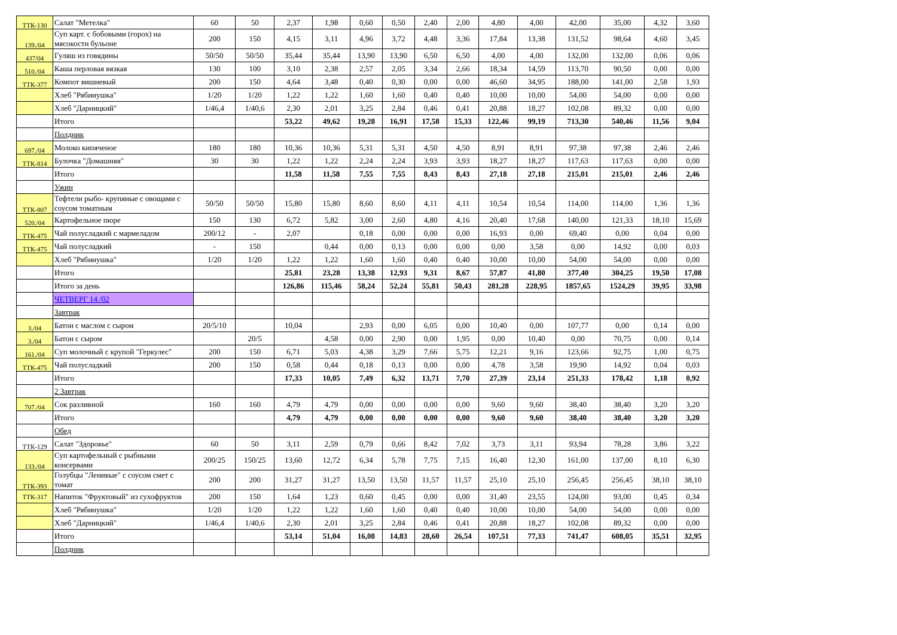| ТТК-130 | Салат "Метелка" | 60 | 50 | 2,37 | 1,98 | 0,60 | 0,50 | 2,40 | 2,00 | 4,80 | 4,00 | 42,00 | 35,00 | 4,32 | 3,60 |
| 139./04 | Суп карт. с бобовыми (горох) на мясокостн бульоне | 200 | 150 | 4,15 | 3,11 | 4,96 | 3,72 | 4,48 | 3,36 | 17,84 | 13,38 | 131,52 | 98,64 | 4,60 | 3,45 |
| 437/04 | Гуляш из говядины | 50/50 | 50/50 | 35,44 | 35,44 | 13,90 | 13,90 | 6,50 | 6,50 | 4,00 | 4,00 | 132,00 | 132,00 | 0,06 | 0,06 |
| 510./04 | Каша перловая вязкая | 130 | 100 | 3,10 | 2,38 | 2,57 | 2,05 | 3,34 | 2,66 | 18,34 | 14,59 | 113,70 | 90,50 | 0,00 | 0,00 |
| ТТК-377 | Компот вишневый | 200 | 150 | 4,64 | 3,48 | 0,40 | 0,30 | 0,00 | 0,00 | 46,60 | 34,95 | 188,00 | 141,00 | 2,58 | 1,93 |
| | Хлеб "Рябинушка" | 1/20 | 1/20 | 1,22 | 1,22 | 1,60 | 1,60 | 0,40 | 0,40 | 10,00 | 10,00 | 54,00 | 54,00 | 0,00 | 0,00 |
| | Хлеб "Дарницкий" | 1/46,4 | 1/40,6 | 2,30 | 2,01 | 3,25 | 2,84 | 0,46 | 0,41 | 20,88 | 18,27 | 102,08 | 89,32 | 0,00 | 0,00 |
| | Итого | | | 53,22 | 49,62 | 19,28 | 16,91 | 17,58 | 15,33 | 122,46 | 99,19 | 713,30 | 540,46 | 11,56 | 9,04 |
| | Полдник | | | | | | | | | | | | | | |
| 697./04 | Молоко кипяченое | 180 | 180 | 10,36 | 10,36 | 5,31 | 5,31 | 4,50 | 4,50 | 8,91 | 8,91 | 97,38 | 97,38 | 2,46 | 2,46 |
| ТТК-814 | Булочка "Домашняя" | 30 | 30 | 1,22 | 1,22 | 2,24 | 2,24 | 3,93 | 3,93 | 18,27 | 18,27 | 117,63 | 117,63 | 0,00 | 0,00 |
| | Итого | | | 11,58 | 11,58 | 7,55 | 7,55 | 8,43 | 8,43 | 27,18 | 27,18 | 215,01 | 215,01 | 2,46 | 2,46 |
| | Ужин | | | | | | | | | | | | | | |
| ТТК-807 | Тефтели рыбо- крупяные с овощами с соусом томатным | 50/50 | 50/50 | 15,80 | 15,80 | 8,60 | 8,60 | 4,11 | 4,11 | 10,54 | 10,54 | 114,00 | 114,00 | 1,36 | 1,36 |
| 520./04 | Картофельное пюре | 150 | 130 | 6,72 | 5,82 | 3,00 | 2,60 | 4,80 | 4,16 | 20,40 | 17,68 | 140,00 | 121,33 | 18,10 | 15,69 |
| ТТК-475 | Чай полусладкий с мармеладом | 200/12 | - | 2,07 | | 0,18 | 0,00 | 0,00 | 0,00 | 16,93 | 0,00 | 69,40 | 0,00 | 0,04 | 0,00 |
| ТТК-475 | Чай полусладкий | - | 150 | | 0,44 | 0,00 | 0,13 | 0,00 | 0,00 | 0,00 | 3,58 | 0,00 | 14,92 | 0,00 | 0,03 |
| | Хлеб "Рябинушка" | 1/20 | 1/20 | 1,22 | 1,22 | 1,60 | 1,60 | 0,40 | 0,40 | 10,00 | 10,00 | 54,00 | 54,00 | 0,00 | 0,00 |
| | Итого | | | 25,81 | 23,28 | 13,38 | 12,93 | 9,31 | 8,67 | 57,87 | 41,80 | 377,40 | 304,25 | 19,50 | 17,08 |
| | Итого за день | | | 126,86 | 115,46 | 58,24 | 52,24 | 55,81 | 50,43 | 281,28 | 228,95 | 1857,65 | 1524,29 | 39,95 | 33,98 |
| | ЧЕТВЕРГ 14 /02 | | | | | | | | | | | | | | |
| | Завтрак | | | | | | | | | | | | | | |
| 3./04 | Батон с маслом с сыром | 20/5/10 | | 10,04 | | 2,93 | 0,00 | 6,05 | 0,00 | 10,40 | 0,00 | 107,77 | 0,00 | 0,14 | 0,00 |
| 3./04 | Батон с сыром | | 20/5 | | 4,58 | 0,00 | 2,90 | 0,00 | 1,95 | 0,00 | 10,40 | 0,00 | 70,75 | 0,00 | 0,14 |
| 161./04 | Суп молочный с крупой "Геркулес" | 200 | 150 | 6,71 | 5,03 | 4,38 | 3,29 | 7,66 | 5,75 | 12,21 | 9,16 | 123,66 | 92,75 | 1,00 | 0,75 |
| ТТК-475 | Чай полусладкий | 200 | 150 | 0,58 | 0,44 | 0,18 | 0,13 | 0,00 | 0,00 | 4,78 | 3,58 | 19,90 | 14,92 | 0,04 | 0,03 |
| | Итого | | | 17,33 | 10,05 | 7,49 | 6,32 | 13,71 | 7,70 | 27,39 | 23,14 | 251,33 | 178,42 | 1,18 | 0,92 |
| | 2 Завтрак | | | | | | | | | | | | | | |
| 707./04 | Сок разливной | 160 | 160 | 4,79 | 4,79 | 0,00 | 0,00 | 0,00 | 0,00 | 9,60 | 9,60 | 38,40 | 38,40 | 3,20 | 3,20 |
| | Итого | | | 4,79 | 4,79 | 0,00 | 0,00 | 0,00 | 0,00 | 9,60 | 9,60 | 38,40 | 38,40 | 3,20 | 3,20 |
| | Обед | | | | | | | | | | | | | | |
| ТТК-129 | Салат "Здоровье" | 60 | 50 | 3,11 | 2,59 | 0,79 | 0,66 | 8,42 | 7,02 | 3,73 | 3,11 | 93,94 | 78,28 | 3,86 | 3,22 |
| 133./04 | Суп картофельный с рыбными консервами | 200/25 | 150/25 | 13,60 | 12,72 | 6,34 | 5,78 | 7,75 | 7,15 | 16,40 | 12,30 | 161,00 | 137,00 | 8,10 | 6,30 |
| ТТК-393 | Голубцы "Ленивые" с соусом смет с томат | 200 | 200 | 31,27 | 31,27 | 13,50 | 13,50 | 11,57 | 11,57 | 25,10 | 25,10 | 256,45 | 256,45 | 38,10 | 38,10 |
| ТТК-317 | Напиток "Фруктовый" из сухофруктов | 200 | 150 | 1,64 | 1,23 | 0,60 | 0,45 | 0,00 | 0,00 | 31,40 | 23,55 | 124,00 | 93,00 | 0,45 | 0,34 |
| | Хлеб "Рябинушка" | 1/20 | 1/20 | 1,22 | 1,22 | 1,60 | 1,60 | 0,40 | 0,40 | 10,00 | 10,00 | 54,00 | 54,00 | 0,00 | 0,00 |
| | Хлеб "Дарницкий" | 1/46,4 | 1/40,6 | 2,30 | 2,01 | 3,25 | 2,84 | 0,46 | 0,41 | 20,88 | 18,27 | 102,08 | 89,32 | 0,00 | 0,00 |
| | Итого | | | 53,14 | 51,04 | 16,08 | 14,83 | 28,60 | 26,54 | 107,51 | 77,33 | 741,47 | 608,05 | 35,51 | 32,95 |
| | Полдник | | | | | | | | | | | | | | |